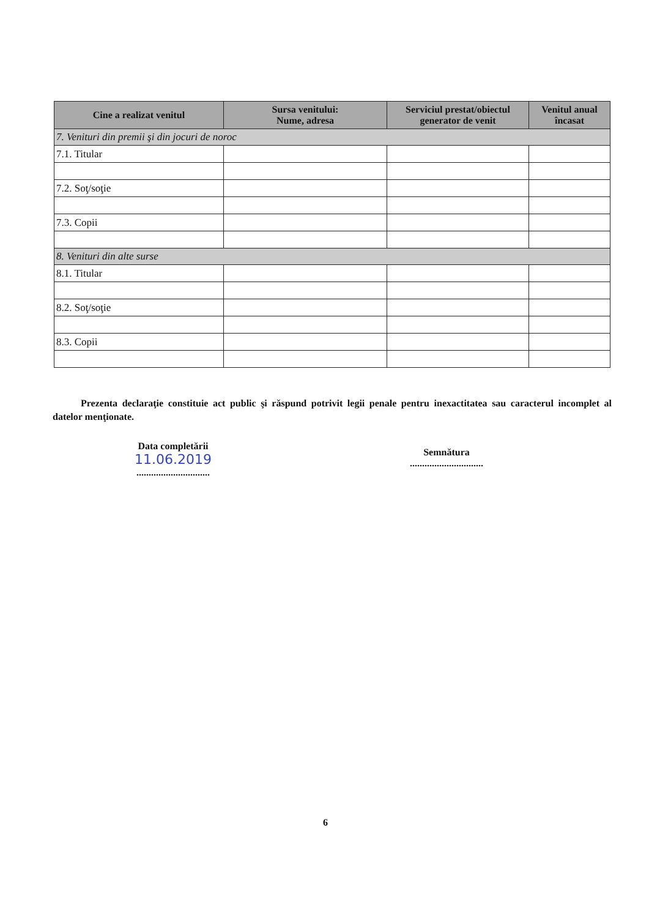| Cine a realizat venitul | Sursa venitului: Nume, adresa | Serviciul prestat/obiectul generator de venit | Venitul anual încasat |
| --- | --- | --- | --- |
| 7. Venituri din premii şi din jocuri de noroc | | | |
| 7.1. Titular | | | |
| 7.2. Soţ/soţie | | | |
| 7.3. Copii | | | |
| 8. Venituri din alte surse | | | |
| 8.1. Titular | | | |
| 8.2. Soţ/soţie | | | |
| 8.3. Copii | | | |
Prezenta declaraţie constituie act public şi răspund potrivit legii penale pentru inexactitatea sau caracterul incomplet al datelor menţionate.
Data completării
11.06.2019
..............................
Semnătura
..............................
6